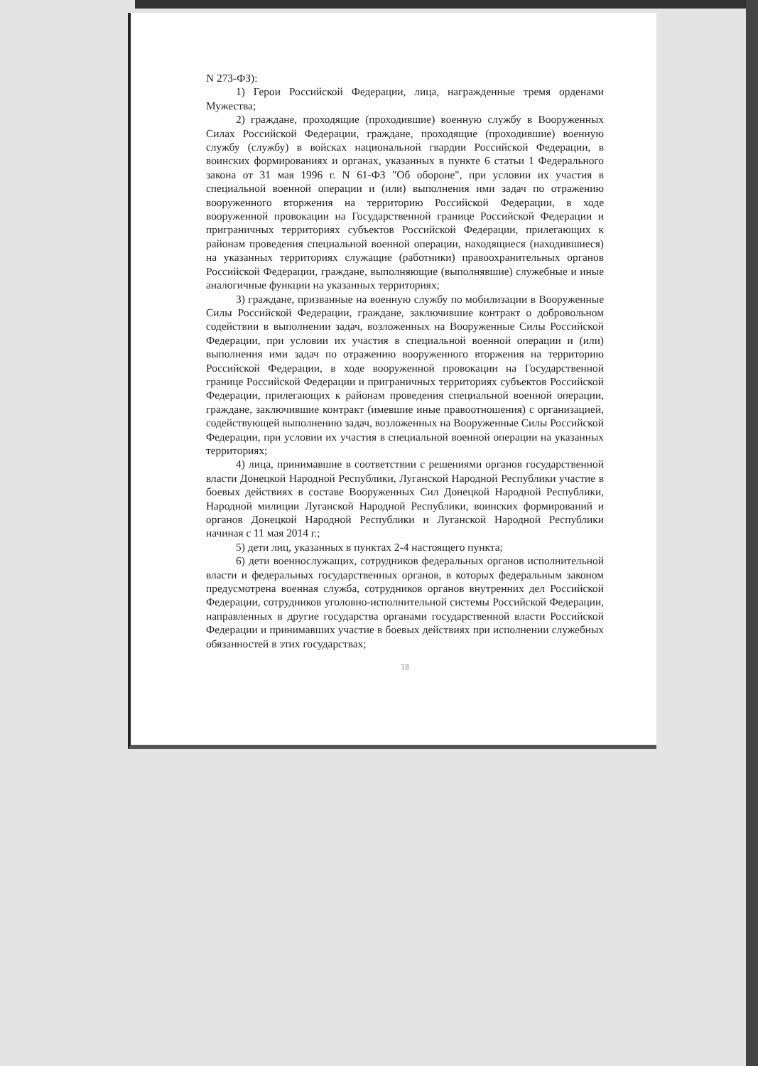N 273-ФЗ):
1) Герои Российской Федерации, лица, награжденные тремя орденами Мужества;
2) граждане, проходящие (проходившие) военную службу в Вооруженных Силах Российской Федерации, граждане, проходящие (проходившие) военную службу (службу) в войсках национальной гвардии Российской Федерации, в воинских формированиях и органах, указанных в пункте 6 статьи 1 Федерального закона от 31 мая 1996 г. N 61-ФЗ "Об обороне", при условии их участия в специальной военной операции и (или) выполнения ими задач по отражению вооруженного вторжения на территорию Российской Федерации, в ходе вооруженной провокации на Государственной границе Российской Федерации и приграничных территориях субъектов Российской Федерации, прилегающих к районам проведения специальной военной операции, находящиеся (находившиеся) на указанных территориях служащие (работники) правоохранительных органов Российской Федерации, граждане, выполняющие (выполнявшие) служебные и иные аналогичные функции на указанных территориях;
3) граждане, призванные на военную службу по мобилизации в Вооруженные Силы Российской Федерации, граждане, заключившие контракт о добровольном содействии в выполнении задач, возложенных на Вооруженные Силы Российской Федерации, при условии их участия в специальной военной операции и (или) выполнения ими задач по отражению вооруженного вторжения на территорию Российской Федерации, в ходе вооруженной провокации на Государственной границе Российской Федерации и приграничных территориях субъектов Российской Федерации, прилегающих к районам проведения специальной военной операции, граждане, заключившие контракт (имевшие иные правоотношения) с организацией, содействующей выполнению задач, возложенных на Вооруженные Силы Российской Федерации, при условии их участия в специальной военной операции на указанных территориях;
4) лица, принимавшие в соответствии с решениями органов государственной власти Донецкой Народной Республики, Луганской Народной Республики участие в боевых действиях в составе Вооруженных Сил Донецкой Народной Республики, Народной милиции Луганской Народной Республики, воинских формирований и органов Донецкой Народной Республики и Луганской Народной Республики начиная с 11 мая 2014 г.;
5) дети лиц, указанных в пунктах 2-4 настоящего пункта;
6) дети военнослужащих, сотрудников федеральных органов исполнительной власти и федеральных государственных органов, в которых федеральным законом предусмотрена военная служба, сотрудников органов внутренних дел Российской Федерации, сотрудников уголовно-исполнительной системы Российской Федерации, направленных в другие государства органами государственной власти Российской Федерации и принимавших участие в боевых действиях при исполнении служебных обязанностей в этих государствах;
18